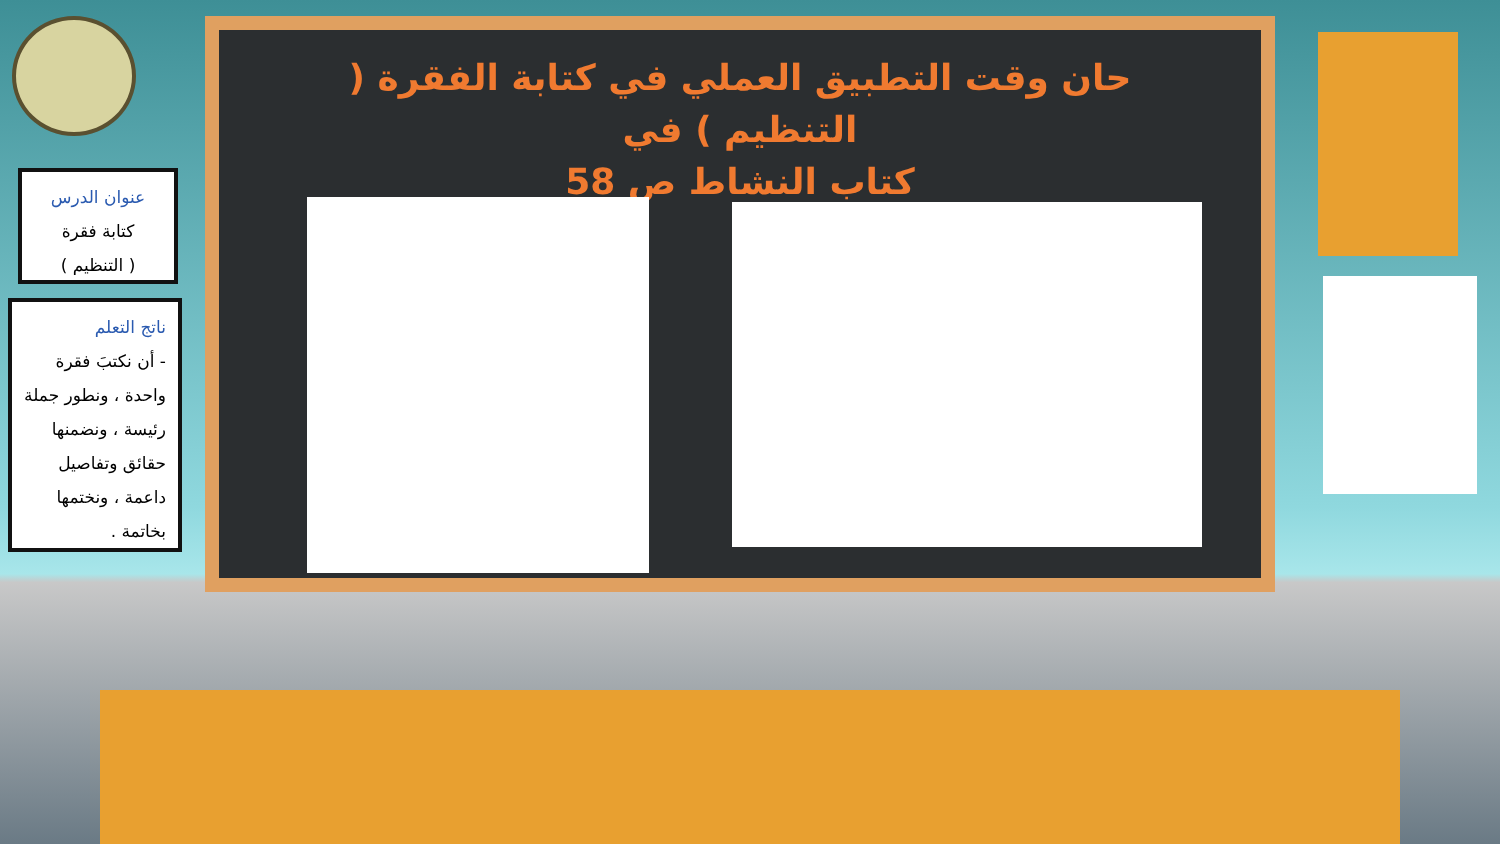حان وقت التطبيق العملي في كتابة الفقرة ( التنظيم ) في
كتاب النشاط ص 58
عنوان الدرس
كتابة فقرة
( التنظيم )
ناتج التعلم
- أن نكتبَ فقرة واحدة ، ونطور جملة رئيسة ، ونضمنها حقائق وتفاصيل داعمة ، ونختمها بخاتمة .